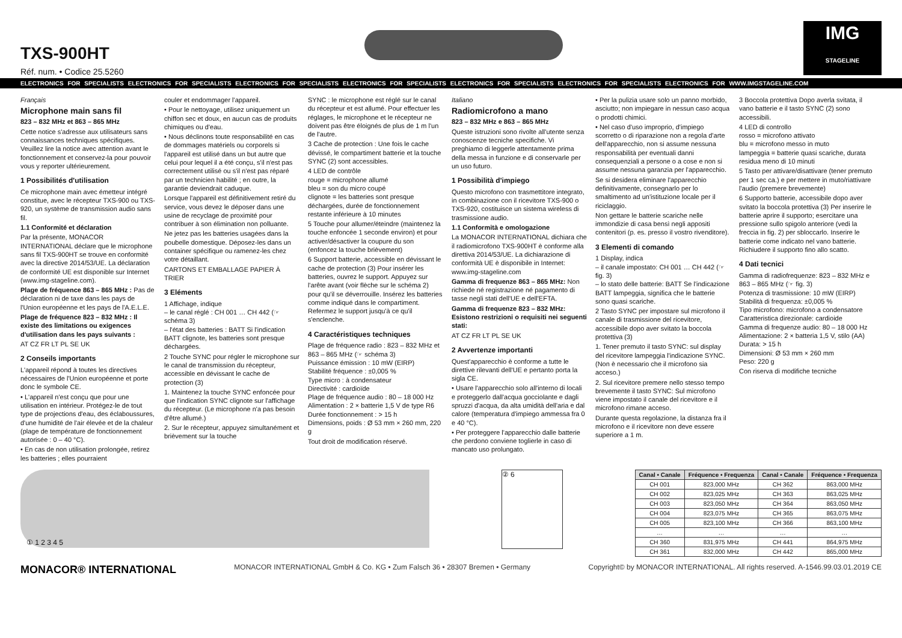TXS-900HT
Réf. num. • Codice 25.5260
IMG
STAGELINE
ELECTRONICS FOR SPECIALISTS ELECTRONICS FOR SPECIALISTS ELECTRONICS FOR SPECIALISTS ELECTRONICS FOR SPECIALISTS ELECTRONICS FOR SPECIALISTS ELECTRONICS FOR SPECIALISTS ELECTRONICS FOR WWW.IMGSTAGELINE.COM
Français
Microphone main sans fil
823 – 832 MHz et 863 – 865 MHz
Cette notice s'adresse aux utilisateurs sans connaissances techniques spécifiques. Veuillez lire la notice avec attention avant le fonctionnement et conservez-la pour pouvoir vous y reporter ultérieurement.
1 Possibilités d'utilisation
Ce microphone main avec émetteur intégré constitue, avec le récepteur TXS-900 ou TXS-920, un système de transmission audio sans fil.
1.1 Conformité et déclaration
Par la présente, MONACOR INTERNATIONAL déclare que le microphone sans fil TXS-900HT se trouve en conformité avec la directive 2014/53/UE. La déclaration de conformité UE est disponible sur Internet (www.img-stageline.com).
Plage de fréquence 863 – 865 MHz : Pas de déclaration ni de taxe dans les pays de l'Union européenne et les pays de l'A.E.L.E.
Plage de fréquence 823 – 832 MHz : Il existe des limitations ou exigences d'utilisation dans les pays suivants :
AT CZ FR LT PL SE UK
2 Conseils importants
L'appareil répond à toutes les directives nécessaires de l'Union européenne et porte donc le symbole CE.
• L'appareil n'est conçu que pour une utilisation en intérieur. Protégez-le de tout type de projections d'eau, des éclaboussures, d'une humidité de l'air élevée et de la chaleur (plage de température de fonctionnement autorisée : 0 – 40 °C).
• En cas de non utilisation prolongée, retirez les batteries ; elles pourraient
couler et endommager l'appareil.
• Pour le nettoyage, utilisez uniquement un chiffon sec et doux, en aucun cas de produits chimiques ou d'eau.
• Nous déclinons toute responsabilité en cas de dommages matériels ou corporels si l'appareil est utilisé dans un but autre que celui pour lequel il a été conçu, s'il n'est pas correctement utilisé ou s'il n'est pas réparé par un technicien habilité ; en outre, la garantie deviendrait caduque.
Lorsque l'appareil est définitivement retiré du service, vous devez le déposer dans une usine de recyclage de proximité pour contribuer à son élimination non polluante.
Ne jetez pas les batteries usagées dans la poubelle domestique. Déposez-les dans un container spécifique ou ramenez-les chez votre détaillant.
CARTONS ET EMBALLAGE PAPIER À TRIER
3 Eléments
1 Affichage, indique
– le canal réglé : CH 001 … CH 442 (☞ schéma 3)
– l'état des batteries : BATT Si l'indication BATT clignote, les batteries sont presque déchargées.
2 Touche SYNC pour régler le microphone sur le canal de transmission du récepteur, accessible en dévissant le cache de protection (3)
1. Maintenez la touche SYNC enfoncée pour que l'indication SYNC clignote sur l'affichage du récepteur. (Le microphone n'a pas besoin d'être allumé.)
2. Sur le récepteur, appuyez simultanément et brièvement sur la touche
SYNC : le microphone est réglé sur le canal du récepteur et est allumé. Pour effectuer les réglages, le microphone et le récepteur ne doivent pas être éloignés de plus de 1 m l'un de l'autre.
3 Cache de protection : Une fois le cache dévissé, le compartiment batterie et la touche SYNC (2) sont accessibles.
4 LED de contrôle
rouge = microphone allumé
bleu = son du micro coupé
clignote = les batteries sont presque déchargées, durée de fonctionnement restante inférieure à 10 minutes
5 Touche pour allumer/éteindre (maintenez la touche enfoncée 1 seconde environ) et pour activer/désactiver la coupure du son (enfoncez la touche brièvement)
6 Support batterie, accessible en dévissant le cache de protection (3) Pour insérer les batteries, ouvrez le support. Appuyez sur l'arête avant (voir flèche sur le schéma 2) pour qu'il se déverrouille. Insérez les batteries comme indiqué dans le compartiment. Refermez le support jusqu'à ce qu'il s'enclenche.
4 Caractéristiques techniques
Plage de fréquence radio : 823 – 832 MHz et 863 – 865 MHz (☞ schéma 3)
Puissance émission : 10 mW (EIRP)
Stabilité fréquence : ±0,005 %
Type micro : à condensateur
Directivité : cardioïde
Plage de fréquence audio : 80 – 18 000 Hz
Alimentation : 2 × batterie 1,5 V de type R6
Durée fonctionnement : > 15 h
Dimensions, poids : Ø 53 mm × 260 mm, 220 g
Tout droit de modification réservé.
Italiano
Radiomicrofono a mano
823 – 832 MHz e 863 – 865 MHz
Queste istruzioni sono rivolte all'utente senza conoscenze tecniche specifiche. Vi preghiamo di leggerle attentamente prima della messa in funzione e di conservarle per un uso futuro.
1 Possibilità d'impiego
Questo microfono con trasmettitore integrato, in combinazione con il ricevitore TXS-900 o TXS-920, costituisce un sistema wireless di trasmissione audio.
1.1 Conformità e omologazione
La MONACOR INTERNATIONAL dichiara che il radiomicrofono TXS-900HT è conforme alla direttiva 2014/53/UE. La dichiarazione di conformità UE è disponibile in Internet: www.img-stageline.com
Gamma di frequenze 863 – 865 MHz: Non richiede né registrazione né pagamento di tasse negli stati dell'UE e dell'EFTA.
Gamma di frequenze 823 – 832 MHz: Esistono restrizioni o requisiti nei seguenti stati:
AT CZ FR LT PL SE UK
2 Avvertenze importanti
Quest'apparecchio è conforme a tutte le direttive rilevanti dell'UE e pertanto porta la sigla CE.
• Usare l'apparecchio solo all'interno di locali e proteggerlo dall'acqua gocciolante e dagli spruzzi d'acqua, da alta umidità dell'aria e dal calore (temperatura d'impiego ammessa fra 0 e 40 °C).
• Per proteggere l'apparecchio dalle batterie che perdono conviene toglierle in caso di mancato uso prolungato.
• Per la pulizia usare solo un panno morbido, asciutto; non impiegare in nessun caso acqua o prodotti chimici.
• Nel caso d'uso improprio, d'impiego scorretto o di riparazione non a regola d'arte dell'apparecchio, non si assume nessuna responsabilità per eventuali danni consequenziali a persone o a cose e non si assume nessuna garanzia per l'apparecchio.
Se si desidera eliminare l'apparecchio definitivamente, consegnarlo per lo smaltimento ad un'istituzione locale per il riciclaggio.
Non gettare le batterie scariche nelle immondizie di casa bensì negli appositi contenitori (p. es. presso il vostro rivenditore).
3 Elementi di comando
1 Display, indica
– il canale impostato: CH 001 … CH 442 (☞ fig. 3)
– lo stato delle batterie: BATT Se l'indicazione BATT lampeggia, significa che le batterie sono quasi scariche.
2 Tasto SYNC per impostare sul microfono il canale di trasmissione del ricevitore, accessibile dopo aver svitato la boccola protettiva (3)
1. Tener premuto il tasto SYNC: sul display del ricevitore lampeggia l'indicazione SYNC. (Non è necessario che il microfono sia acceso.)
2. Sul ricevitore premere nello stesso tempo brevemente il tasto SYNC: Sul microfono viene impostato il canale del ricevitore e il microfono rimane acceso.
Durante questa regolazione, la distanza fra il microfono e il ricevitore non deve essere superiore a 1 m.
3 Boccola protettiva Dopo averla svitata, il vano batterie e il tasto SYNC (2) sono accessibili.
4 LED di controllo
rosso = microfono attivato
blu = microfono messo in muto
lampeggia = batterie quasi scariche, durata residua meno di 10 minuti
5 Tasto per attivare/disattivare (tener premuto per 1 sec ca.) e per mettere in muto/riattivare l'audio (premere brevemente)
6 Supporto batterie, accessibile dopo aver svitato la boccola protettiva (3) Per inserire le batterie aprire il supporto; esercitare una pressione sullo spigolo anteriore (vedi la freccia in fig. 2) per sbloccarlo. Inserire le batterie come indicato nel vano batterie. Richiudere il supporto fino allo scatto.
4 Dati tecnici
Gamma di radiofrequenze: 823 – 832 MHz e 863 – 865 MHz (☞ fig. 3)
Potenza di trasmissione: 10 mW (EIRP)
Stabilità di frequenza: ±0,005 %
Tipo microfono: microfono a condensatore
Caratteristica direzionale: cardioide
Gamma di frequenze audio: 80 – 18 000 Hz
Alimentazione: 2 × batteria 1,5 V, stilo (AA)
Durata: > 15 h
Dimensioni: Ø 53 mm × 260 mm
Peso: 220 g
Con riserva di modifiche tecniche
① 1 2 3 4 5 ② 6
| Canal • Canale | Fréquence • Frequenza | Canal • Canale | Fréquence • Frequenza |
| --- | --- | --- | --- |
| CH 001 | 823,000 MHz | CH 362 | 863,000 MHz |
| CH 002 | 823,025 MHz | CH 363 | 863,025 MHz |
| CH 003 | 823,050 MHz | CH 364 | 863,050 MHz |
| CH 004 | 823,075 MHz | CH 365 | 863,075 MHz |
| CH 005 | 823,100 MHz | CH 366 | 863,100 MHz |
| … | … | … | … |
| CH 360 | 831,975 MHz | CH 441 | 864,975 MHz |
| CH 361 | 832,000 MHz | CH 442 | 865,000 MHz |
MONACOR® INTERNATIONAL MONACOR INTERNATIONAL GmbH & Co. KG • Zum Falsch 36 • 28307 Bremen • Germany Copyright© by MONACOR INTERNATIONAL. All rights reserved. A-1546.99.03.01.2019 CE